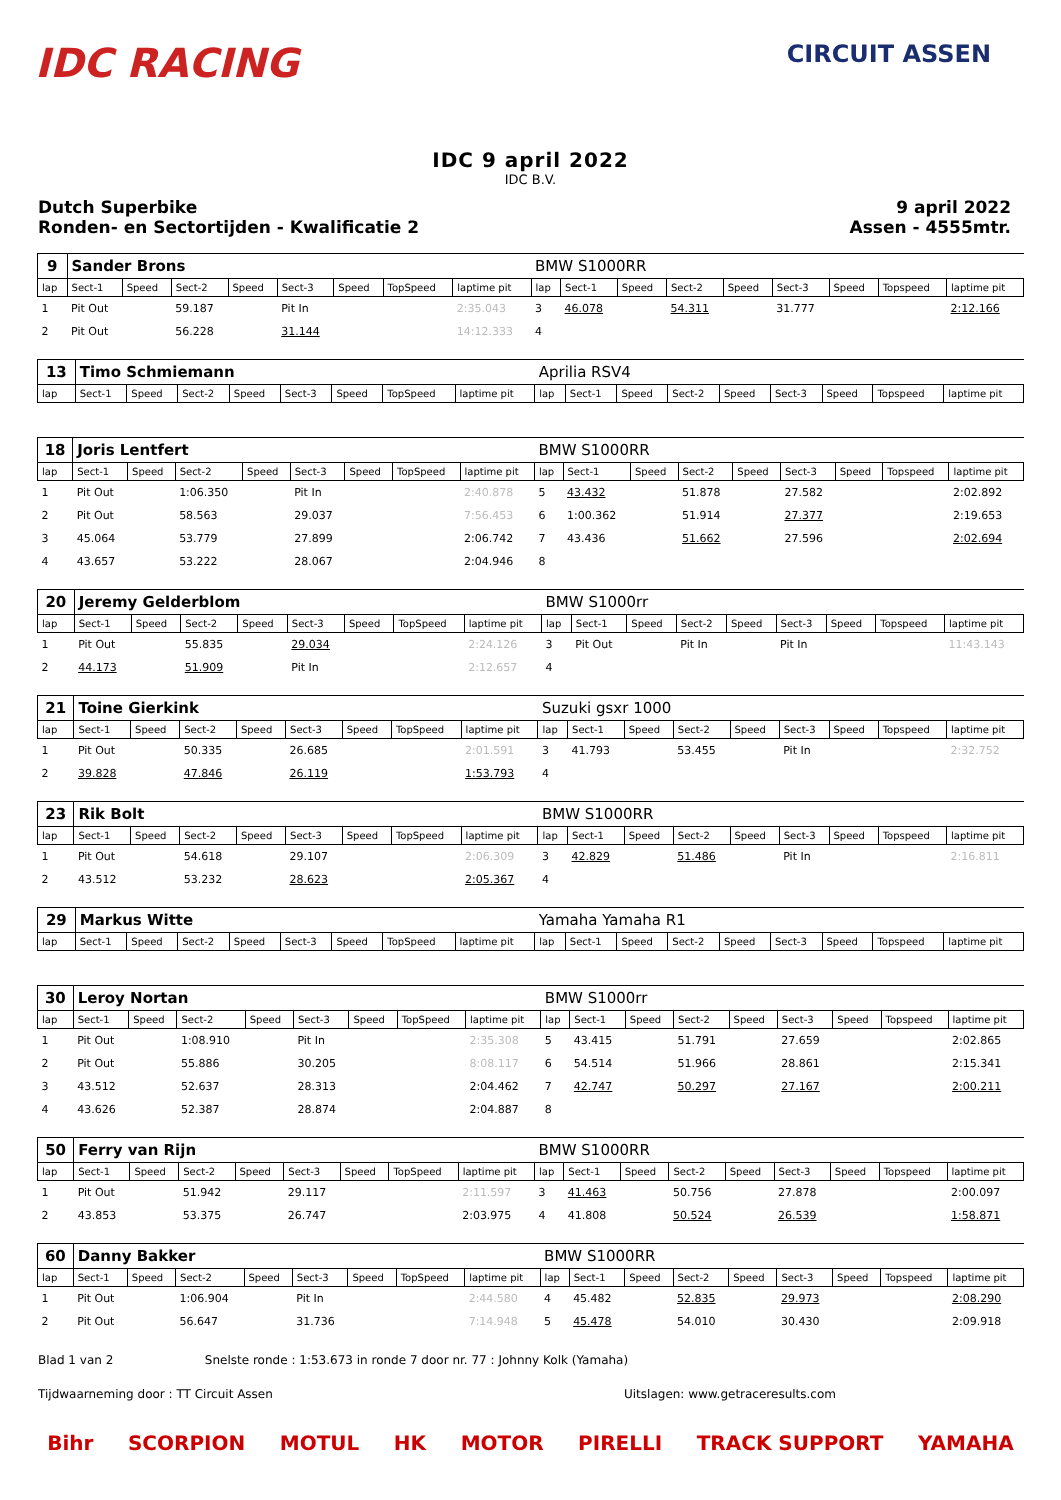IDC RACING
CIRCUIT ASSEN
IDC 9 april 2022
IDC B.V.
Dutch Superbike
Ronden- en Sectortijden - Kwalificatie 2
9 april 2022
Assen - 4555mtr.
| 9 | Sander Brons | | | | | | | | BMW S1000RR | | | | | | | | |
| lap | Sect-1 | Speed | Sect-2 | Speed | Sect-3 | Speed | TopSpeed | laptime pit | lap | Sect-1 | Speed | Sect-2 | Speed | Sect-3 | Speed | Topspeed | laptime pit |
| 1 | Pit Out | | 59.187 | | Pit In | | | 2:35.043 | 3 | 46.078 | | 54.311 | | 31.777 | | | 2:12.166 |
| 2 | Pit Out | | 56.228 | | 31.144 | | | 14:12.333 | 4 | | | | | | | | |
| 13 | Timo Schmiemann | | | | | | | | Aprilia RSV4 | | | | | | | | |
| lap | Sect-1 | Speed | Sect-2 | Speed | Sect-3 | Speed | TopSpeed | laptime pit | lap | Sect-1 | Speed | Sect-2 | Speed | Sect-3 | Speed | Topspeed | laptime pit |
| 18 | Joris Lentfert | | | | | | | | BMW S1000RR | | | | | | | | |
| lap | Sect-1 | Speed | Sect-2 | Speed | Sect-3 | Speed | TopSpeed | laptime pit | lap | Sect-1 | Speed | Sect-2 | Speed | Sect-3 | Speed | Topspeed | laptime pit |
| 1 | Pit Out | | 1:06.350 | | Pit In | | | 2:40.878 | 5 | 43.432 | | 51.878 | | 27.582 | | | 2:02.892 |
| 2 | Pit Out | | 58.563 | | 29.037 | | | 7:56.453 | 6 | 1:00.362 | | 51.914 | | 27.377 | | | 2:19.653 |
| 3 | 45.064 | | 53.779 | | 27.899 | | | 2:06.742 | 7 | 43.436 | | 51.662 | | 27.596 | | | 2:02.694 |
| 4 | 43.657 | | 53.222 | | 28.067 | | | 2:04.946 | 8 | | | | | | | | |
| 20 | Jeremy Gelderblom | | | | | | | | BMW S1000rr | | | | | | | | |
| lap | Sect-1 | Speed | Sect-2 | Speed | Sect-3 | Speed | TopSpeed | laptime pit | lap | Sect-1 | Speed | Sect-2 | Speed | Sect-3 | Speed | Topspeed | laptime pit |
| 1 | Pit Out | | 55.835 | | 29.034 | | | 2:24.126 | 3 | Pit Out | | Pit In | | Pit In | | | 11:43.143 |
| 2 | 44.173 | | 51.909 | | Pit In | | | 2:12.657 | 4 | | | | | | | | |
| 21 | Toine Gierkink | | | | | | | | Suzuki gsxr 1000 | | | | | | | | |
| lap | Sect-1 | Speed | Sect-2 | Speed | Sect-3 | Speed | TopSpeed | laptime pit | lap | Sect-1 | Speed | Sect-2 | Speed | Sect-3 | Speed | Topspeed | laptime pit |
| 1 | Pit Out | | 50.335 | | 26.685 | | | 2:01.591 | 3 | 41.793 | | 53.455 | | Pit In | | | 2:32.752 |
| 2 | 39.828 | | 47.846 | | 26.119 | | | 1:53.793 | 4 | | | | | | | | |
| 23 | Rik Bolt | | | | | | | | BMW S1000RR | | | | | | | | |
| lap | Sect-1 | Speed | Sect-2 | Speed | Sect-3 | Speed | TopSpeed | laptime pit | lap | Sect-1 | Speed | Sect-2 | Speed | Sect-3 | Speed | Topspeed | laptime pit |
| 1 | Pit Out | | 54.618 | | 29.107 | | | 2:06.309 | 3 | 42.829 | | 51.486 | | Pit In | | | 2:16.811 |
| 2 | 43.512 | | 53.232 | | 28.623 | | | 2:05.367 | 4 | | | | | | | | |
| 29 | Markus Witte | | | | | | | | Yamaha Yamaha R1 | | | | | | | | |
| lap | Sect-1 | Speed | Sect-2 | Speed | Sect-3 | Speed | TopSpeed | laptime pit | lap | Sect-1 | Speed | Sect-2 | Speed | Sect-3 | Speed | Topspeed | laptime pit |
| 30 | Leroy Nortan | | | | | | | | BMW S1000rr | | | | | | | | |
| lap | Sect-1 | Speed | Sect-2 | Speed | Sect-3 | Speed | TopSpeed | laptime pit | lap | Sect-1 | Speed | Sect-2 | Speed | Sect-3 | Speed | Topspeed | laptime pit |
| 1 | Pit Out | | 1:08.910 | | Pit In | | | 2:35.308 | 5 | 43.415 | | 51.791 | | 27.659 | | | 2:02.865 |
| 2 | Pit Out | | 55.886 | | 30.205 | | | 8:08.117 | 6 | 54.514 | | 51.966 | | 28.861 | | | 2:15.341 |
| 3 | 43.512 | | 52.637 | | 28.313 | | | 2:04.462 | 7 | 42.747 | | 50.297 | | 27.167 | | | 2:00.211 |
| 4 | 43.626 | | 52.387 | | 28.874 | | | 2:04.887 | 8 | | | | | | | | |
| 50 | Ferry van Rijn | | | | | | | | BMW S1000RR | | | | | | | | |
| lap | Sect-1 | Speed | Sect-2 | Speed | Sect-3 | Speed | TopSpeed | laptime pit | lap | Sect-1 | Speed | Sect-2 | Speed | Sect-3 | Speed | Topspeed | laptime pit |
| 1 | Pit Out | | 51.942 | | 29.117 | | | 2:11.597 | 3 | 41.463 | | 50.756 | | 27.878 | | | 2:00.097 |
| 2 | 43.853 | | 53.375 | | 26.747 | | | 2:03.975 | 4 | 41.808 | | 50.524 | | 26.539 | | | 1:58.871 |
| 60 | Danny Bakker | | | | | | | | BMW S1000RR | | | | | | | | |
| lap | Sect-1 | Speed | Sect-2 | Speed | Sect-3 | Speed | TopSpeed | laptime pit | lap | Sect-1 | Speed | Sect-2 | Speed | Sect-3 | Speed | Topspeed | laptime pit |
| 1 | Pit Out | | 1:06.904 | | Pit In | | | 2:44.580 | 4 | 45.482 | | 52.835 | | 29.973 | | | 2:08.290 |
| 2 | Pit Out | | 56.647 | | 31.736 | | | 7:14.948 | 5 | 45.478 | | 54.010 | | 30.430 | | | 2:09.918 |
Blad 1 van 2 Snelste ronde : 1:53.673 in ronde 7 door nr. 77 : Johnny Kolk (Yamaha)
Tijdwaarneming door : TT Circuit Assen Uitslagen: www.getraceresults.com
Bihr SCORPION MOTUL HK MOTOR PIRELLI TRACK SUPPORT YAMAHA